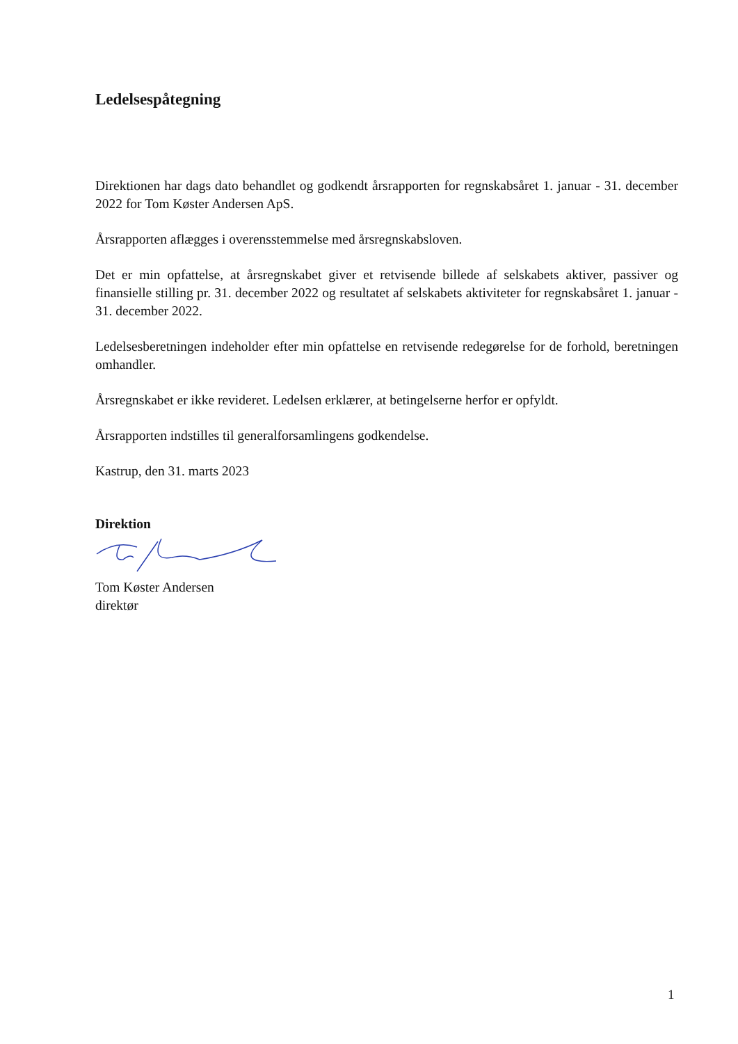Ledelsespåtegning
Direktionen har dags dato behandlet og godkendt årsrapporten for regnskabsåret 1. januar - 31. december 2022 for Tom Køster Andersen ApS.
Årsrapporten aflægges i overensstemmelse med årsregnskabsloven.
Det er min opfattelse, at årsregnskabet giver et retvisende billede af selskabets aktiver, passiver og finansielle stilling pr. 31. december 2022 og resultatet af selskabets aktiviteter for regnskabsåret 1. januar - 31. december 2022.
Ledelsesberetningen indeholder efter min opfattelse en retvisende redegørelse for de forhold, beretningen omhandler.
Årsregnskabet er ikke revideret. Ledelsen erklærer, at betingelserne herfor er opfyldt.
Årsrapporten indstilles til generalforsamlingens godkendelse.
Kastrup, den 31. marts 2023
Direktion
Tom Køster Andersen
direktør
1